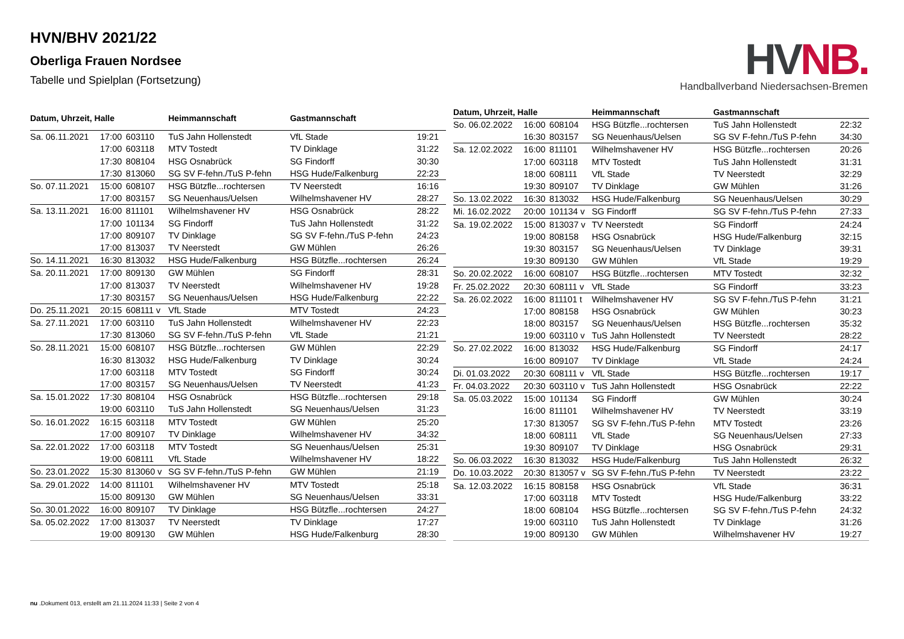HVN/BHV 2021/22
Oberliga Frauen Nordsee
Tabelle und Spielplan (Fortsetzung)
HV NB.
Handballverband Niedersachsen-Bremen
| Datum, Uhrzeit, Halle | | | Heimmannschaft | Gastmannschaft | |
| --- | --- | --- | --- | --- | --- |
| Sa. 06.11.2021 | 17:00 | 603110 | TuS Jahn Hollenstedt | VfL Stade | 19:21 |
| | 17:00 | 603118 | MTV Tostedt | TV Dinklage | 31:22 |
| | 17:30 | 808104 | HSG Osnabrück | SG Findorff | 30:30 |
| | 17:30 | 813060 | SG SV F-fehn./TuS P-fehn | HSG Hude/Falkenburg | 22:23 |
| So. 07.11.2021 | 15:00 | 608107 | HSG Bützfle...rochtersen | TV Neerstedt | 16:16 |
| | 17:00 | 803157 | SG Neuenhaus/Uelsen | Wilhelmshavener HV | 28:27 |
| Sa. 13.11.2021 | 16:00 | 811101 | Wilhelmshavener HV | HSG Osnabrück | 28:22 |
| | 17:00 | 101134 | SG Findorff | TuS Jahn Hollenstedt | 31:22 |
| | 17:00 | 809107 | TV Dinklage | SG SV F-fehn./TuS P-fehn | 24:23 |
| | 17:00 | 813037 | TV Neerstedt | GW Mühlen | 26:26 |
| So. 14.11.2021 | 16:30 | 813032 | HSG Hude/Falkenburg | HSG Bützfle...rochtersen | 26:24 |
| Sa. 20.11.2021 | 17:00 | 809130 | GW Mühlen | SG Findorff | 28:31 |
| | 17:00 | 813037 | TV Neerstedt | Wilhelmshavener HV | 19:28 |
| | 17:30 | 803157 | SG Neuenhaus/Uelsen | HSG Hude/Falkenburg | 22:22 |
| Do. 25.11.2021 | 20:15 | 608111 v | VfL Stade | MTV Tostedt | 24:23 |
| Sa. 27.11.2021 | 17:00 | 603110 | TuS Jahn Hollenstedt | Wilhelmshavener HV | 22:23 |
| | 17:30 | 813060 | SG SV F-fehn./TuS P-fehn | VfL Stade | 21:21 |
| So. 28.11.2021 | 15:00 | 608107 | HSG Bützfle...rochtersen | GW Mühlen | 22:29 |
| | 16:30 | 813032 | HSG Hude/Falkenburg | TV Dinklage | 30:24 |
| | 17:00 | 603118 | MTV Tostedt | SG Findorff | 30:24 |
| | 17:00 | 803157 | SG Neuenhaus/Uelsen | TV Neerstedt | 41:23 |
| Sa. 15.01.2022 | 17:30 | 808104 | HSG Osnabrück | HSG Bützfle...rochtersen | 29:18 |
| | 19:00 | 603110 | TuS Jahn Hollenstedt | SG Neuenhaus/Uelsen | 31:23 |
| So. 16.01.2022 | 16:15 | 603118 | MTV Tostedt | GW Mühlen | 25:20 |
| | 17:00 | 809107 | TV Dinklage | Wilhelmshavener HV | 34:32 |
| Sa. 22.01.2022 | 17:00 | 603118 | MTV Tostedt | SG Neuenhaus/Uelsen | 25:31 |
| | 19:00 | 608111 | VfL Stade | Wilhelmshavener HV | 18:22 |
| So. 23.01.2022 | 15:30 | 813060 v | SG SV F-fehn./TuS P-fehn | GW Mühlen | 21:19 |
| Sa. 29.01.2022 | 14:00 | 811101 | Wilhelmshavener HV | MTV Tostedt | 25:18 |
| | 15:00 | 809130 | GW Mühlen | SG Neuenhaus/Uelsen | 33:31 |
| So. 30.01.2022 | 16:00 | 809107 | TV Dinklage | HSG Bützfle...rochtersen | 24:27 |
| Sa. 05.02.2022 | 17:00 | 813037 | TV Neerstedt | TV Dinklage | 17:27 |
| | 19:00 | 809130 | GW Mühlen | HSG Hude/Falkenburg | 28:30 |
| Datum, Uhrzeit, Halle | | | Heimmannschaft | Gastmannschaft | |
| --- | --- | --- | --- | --- | --- |
| So. 06.02.2022 | 16:00 | 608104 | HSG Bützfle...rochtersen | TuS Jahn Hollenstedt | 22:32 |
| | 16:30 | 803157 | SG Neuenhaus/Uelsen | SG SV F-fehn./TuS P-fehn | 34:30 |
| Sa. 12.02.2022 | 16:00 | 811101 | Wilhelmshavener HV | HSG Bützfle...rochtersen | 20:26 |
| | 17:00 | 603118 | MTV Tostedt | TuS Jahn Hollenstedt | 31:31 |
| | 18:00 | 608111 | VfL Stade | TV Neerstedt | 32:29 |
| | 19:30 | 809107 | TV Dinklage | GW Mühlen | 31:26 |
| So. 13.02.2022 | 16:30 | 813032 | HSG Hude/Falkenburg | SG Neuenhaus/Uelsen | 30:29 |
| Mi. 16.02.2022 | 20:00 | 101134 v | SG Findorff | SG SV F-fehn./TuS P-fehn | 27:33 |
| Sa. 19.02.2022 | 15:00 | 813037 v | TV Neerstedt | SG Findorff | 24:24 |
| | 19:00 | 808158 | HSG Osnabrück | HSG Hude/Falkenburg | 32:15 |
| | 19:30 | 803157 | SG Neuenhaus/Uelsen | TV Dinklage | 39:31 |
| | 19:30 | 809130 | GW Mühlen | VfL Stade | 19:29 |
| So. 20.02.2022 | 16:00 | 608107 | HSG Bützfle...rochtersen | MTV Tostedt | 32:32 |
| Fr. 25.02.2022 | 20:30 | 608111 v | VfL Stade | SG Findorff | 33:23 |
| Sa. 26.02.2022 | 16:00 | 811101 t | Wilhelmshavener HV | SG SV F-fehn./TuS P-fehn | 31:21 |
| | 17:00 | 808158 | HSG Osnabrück | GW Mühlen | 30:23 |
| | 18:00 | 803157 | SG Neuenhaus/Uelsen | HSG Bützfle...rochtersen | 35:32 |
| | 19:00 | 603110 v | TuS Jahn Hollenstedt | TV Neerstedt | 28:22 |
| So. 27.02.2022 | 16:00 | 813032 | HSG Hude/Falkenburg | SG Findorff | 24:17 |
| | 16:00 | 809107 | TV Dinklage | VfL Stade | 24:24 |
| Di. 01.03.2022 | 20:30 | 608111 v | VfL Stade | HSG Bützfle...rochtersen | 19:17 |
| Fr. 04.03.2022 | 20:30 | 603110 v | TuS Jahn Hollenstedt | HSG Osnabrück | 22:22 |
| Sa. 05.03.2022 | 15:00 | 101134 | SG Findorff | GW Mühlen | 30:24 |
| | 16:00 | 811101 | Wilhelmshavener HV | TV Neerstedt | 33:19 |
| | 17:30 | 813057 | SG SV F-fehn./TuS P-fehn | MTV Tostedt | 23:26 |
| | 18:00 | 608111 | VfL Stade | SG Neuenhaus/Uelsen | 27:33 |
| | 19:30 | 809107 | TV Dinklage | HSG Osnabrück | 29:31 |
| So. 06.03.2022 | 16:30 | 813032 | HSG Hude/Falkenburg | TuS Jahn Hollenstedt | 26:32 |
| Do. 10.03.2022 | 20:30 | 813057 v | SG SV F-fehn./TuS P-fehn | TV Neerstedt | 23:22 |
| Sa. 12.03.2022 | 16:15 | 808158 | HSG Osnabrück | VfL Stade | 36:31 |
| | 17:00 | 603118 | MTV Tostedt | HSG Hude/Falkenburg | 33:22 |
| | 18:00 | 608104 | HSG Bützfle...rochtersen | SG SV F-fehn./TuS P-fehn | 24:32 |
| | 19:00 | 603110 | TuS Jahn Hollenstedt | TV Dinklage | 31:26 |
| | 19:00 | 809130 | GW Mühlen | Wilhelmshavener HV | 19:27 |
nu .Dokument 013, erstellt am 21.11.2024 11:33 | Seite 2 von 4